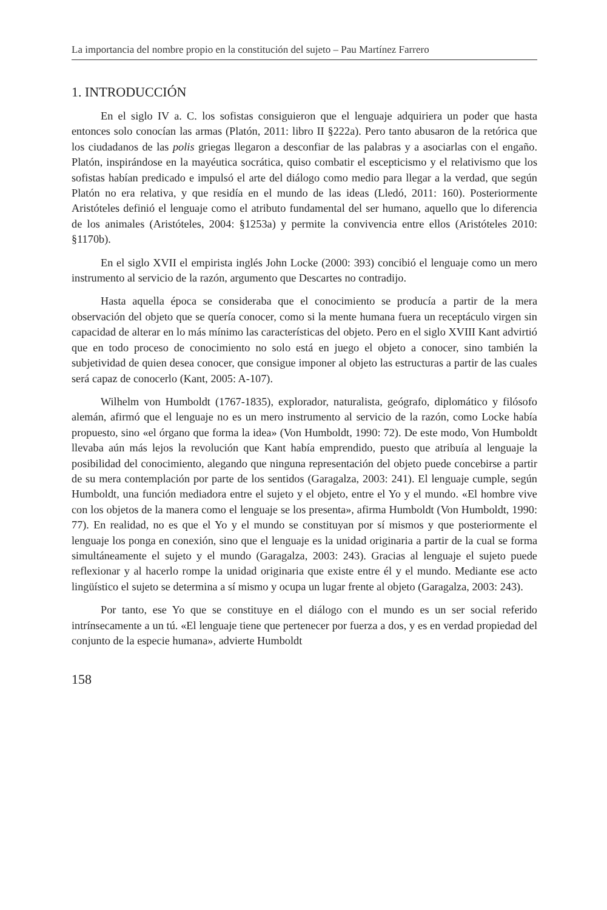La importancia del nombre propio en la constitución del sujeto – Pau Martínez Farrero
1. INTRODUCCIÓN
En el siglo IV a. C. los sofistas consiguieron que el lenguaje adquiriera un poder que hasta entonces solo conocían las armas (Platón, 2011: libro II §222a). Pero tanto abusaron de la retórica que los ciudadanos de las polis griegas llegaron a desconfiar de las palabras y a asociarlas con el engaño. Platón, inspirándose en la mayéutica socrática, quiso combatir el escepticismo y el relativismo que los sofistas habían predicado e impulsó el arte del diálogo como medio para llegar a la verdad, que según Platón no era relativa, y que residía en el mundo de las ideas (Lledó, 2011: 160). Posteriormente Aristóteles definió el lenguaje como el atributo fundamental del ser humano, aquello que lo diferencia de los animales (Aristóteles, 2004: §1253a) y permite la convivencia entre ellos (Aristóteles 2010: §1170b).
En el siglo XVII el empirista inglés John Locke (2000: 393) concibió el lenguaje como un mero instrumento al servicio de la razón, argumento que Descartes no contradijo.
Hasta aquella época se consideraba que el conocimiento se producía a partir de la mera observación del objeto que se quería conocer, como si la mente humana fuera un receptáculo virgen sin capacidad de alterar en lo más mínimo las características del objeto. Pero en el siglo XVIII Kant advirtió que en todo proceso de conocimiento no solo está en juego el objeto a conocer, sino también la subjetividad de quien desea conocer, que consigue imponer al objeto las estructuras a partir de las cuales será capaz de conocerlo (Kant, 2005: A-107).
Wilhelm von Humboldt (1767-1835), explorador, naturalista, geógrafo, diplomático y filósofo alemán, afirmó que el lenguaje no es un mero instrumento al servicio de la razón, como Locke había propuesto, sino «el órgano que forma la idea» (Von Humboldt, 1990: 72). De este modo, Von Humboldt llevaba aún más lejos la revolución que Kant había emprendido, puesto que atribuía al lenguaje la posibilidad del conocimiento, alegando que ninguna representación del objeto puede concebirse a partir de su mera contemplación por parte de los sentidos (Garagalza, 2003: 241). El lenguaje cumple, según Humboldt, una función mediadora entre el sujeto y el objeto, entre el Yo y el mundo. «El hombre vive con los objetos de la manera como el lenguaje se los presenta», afirma Humboldt (Von Humboldt, 1990: 77). En realidad, no es que el Yo y el mundo se constituyan por sí mismos y que posteriormente el lenguaje los ponga en conexión, sino que el lenguaje es la unidad originaria a partir de la cual se forma simultáneamente el sujeto y el mundo (Garagalza, 2003: 243). Gracias al lenguaje el sujeto puede reflexionar y al hacerlo rompe la unidad originaria que existe entre él y el mundo. Mediante ese acto lingüístico el sujeto se determina a sí mismo y ocupa un lugar frente al objeto (Garagalza, 2003: 243).
Por tanto, ese Yo que se constituye en el diálogo con el mundo es un ser social referido intrínsecamente a un tú. «El lenguaje tiene que pertenecer por fuerza a dos, y es en verdad propiedad del conjunto de la especie humana», advierte Humboldt
158